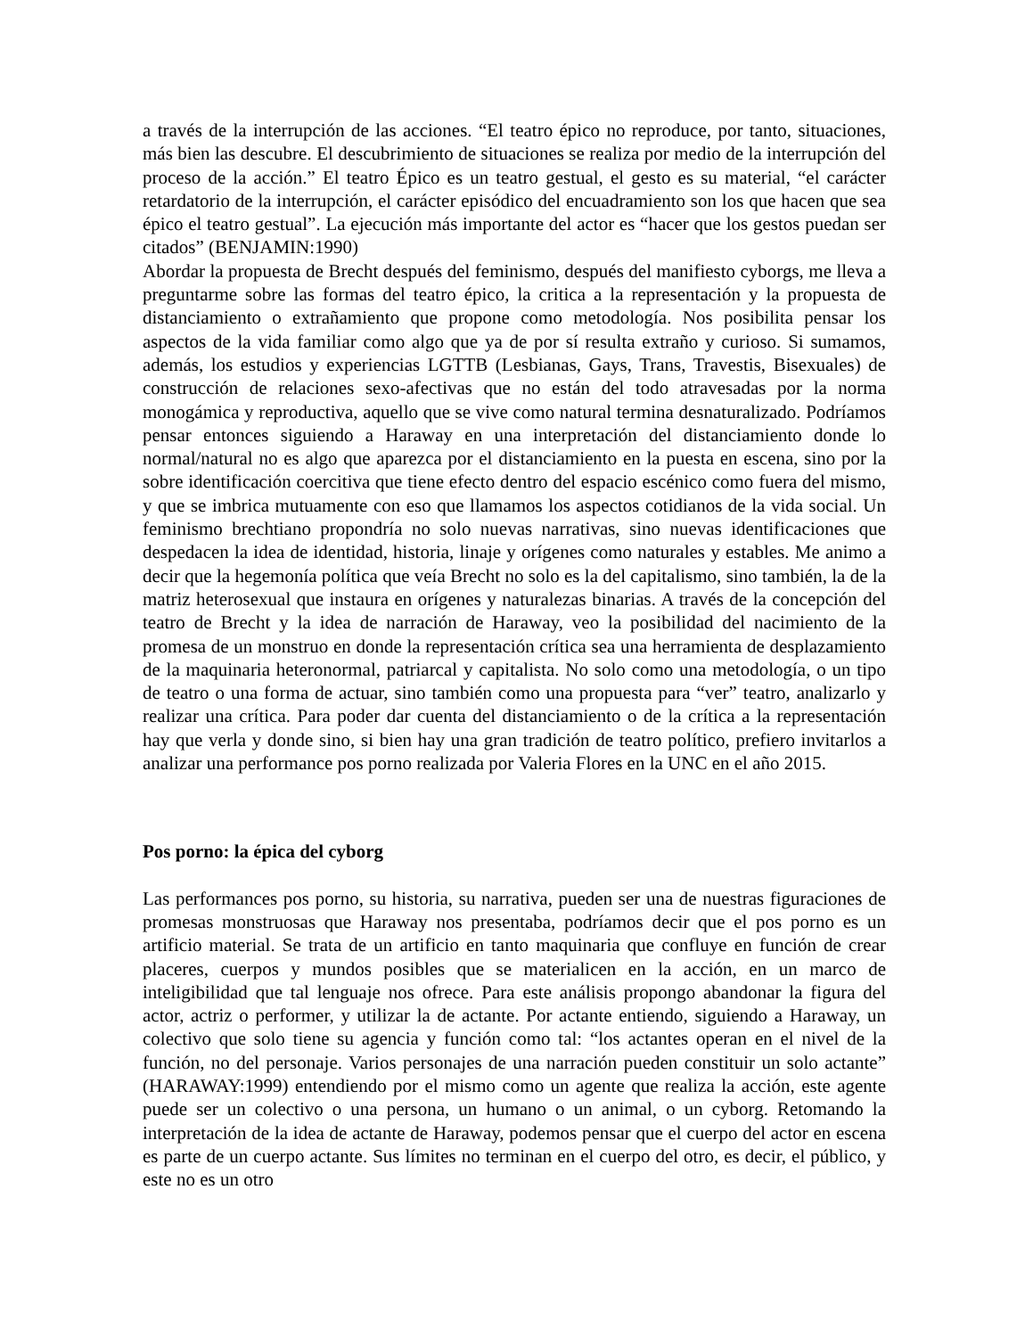a través de la interrupción de las acciones. “El teatro épico no reproduce, por tanto, situaciones, más bien las descubre. El descubrimiento de situaciones se realiza por medio de la interrupción del proceso de la acción.” El teatro Épico es un teatro gestual, el gesto es su material, “el carácter retardatorio de la interrupción, el carácter episódico del encuadramiento son los que hacen que sea épico el teatro gestual”. La ejecución más importante del actor es “hacer que los gestos puedan ser citados” (BENJAMIN:1990)
Abordar la propuesta de Brecht después del feminismo, después del manifiesto cyborgs, me lleva a preguntarme sobre las formas del teatro épico, la critica a la representación y la propuesta de distanciamiento o extrañamiento que propone como metodología. Nos posibilita pensar los aspectos de la vida familiar como algo que ya de por sí resulta extraño y curioso. Si sumamos, además, los estudios y experiencias LGTTB (Lesbianas, Gays, Trans, Travestis, Bisexuales) de construcción de relaciones sexo-afectivas que no están del todo atravesadas por la norma monogámica y reproductiva, aquello que se vive como natural termina desnaturalizado. Podríamos pensar entonces siguiendo a Haraway en una interpretación del distanciamiento donde lo normal/natural no es algo que aparezca por el distanciamiento en la puesta en escena, sino por la sobre identificación coercitiva que tiene efecto dentro del espacio escénico como fuera del mismo, y que se imbrica mutuamente con eso que llamamos los aspectos cotidianos de la vida social. Un feminismo brechtiano propondría no solo nuevas narrativas, sino nuevas identificaciones que despedacen la idea de identidad, historia, linaje y orígenes como naturales y estables. Me animo a decir que la hegemonía política que veía Brecht no solo es la del capitalismo, sino también, la de la matriz heterosexual que instaura en orígenes y naturalezas binarias. A través de la concepción del teatro de Brecht y la idea de narración de Haraway, veo la posibilidad del nacimiento de la promesa de un monstruo en donde la representación crítica sea una herramienta de desplazamiento de la maquinaria heteronormal, patriarcal y capitalista. No solo como una metodología, o un tipo de teatro o una forma de actuar, sino también como una propuesta para “ver” teatro, analizarlo y realizar una crítica. Para poder dar cuenta del distanciamiento o de la crítica a la representación hay que verla y donde sino, si bien hay una gran tradición de teatro político, prefiero invitarlos a analizar una performance pos porno realizada por Valeria Flores en la UNC en el año 2015.
Pos porno: la épica del cyborg
Las performances pos porno, su historia, su narrativa, pueden ser una de nuestras figuraciones de promesas monstruosas que Haraway nos presentaba, podríamos decir que el pos porno es un artificio material. Se trata de un artificio en tanto maquinaria que confluye en función de crear placeres, cuerpos y mundos posibles que se materialicen en la acción, en un marco de inteligibilidad que tal lenguaje nos ofrece. Para este análisis propongo abandonar la figura del actor, actriz o performer, y utilizar la de actante. Por actante entiendo, siguiendo a Haraway, un colectivo que solo tiene su agencia y función como tal: “los actantes operan en el nivel de la función, no del personaje. Varios personajes de una narración pueden constituir un solo actante” (HARAWAY:1999) entendiendo por el mismo como un agente que realiza la acción, este agente puede ser un colectivo o una persona, un humano o un animal, o un cyborg. Retomando la interpretación de la idea de actante de Haraway, podemos pensar que el cuerpo del actor en escena es parte de un cuerpo actante. Sus límites no terminan en el cuerpo del otro, es decir, el público, y este no es un otro